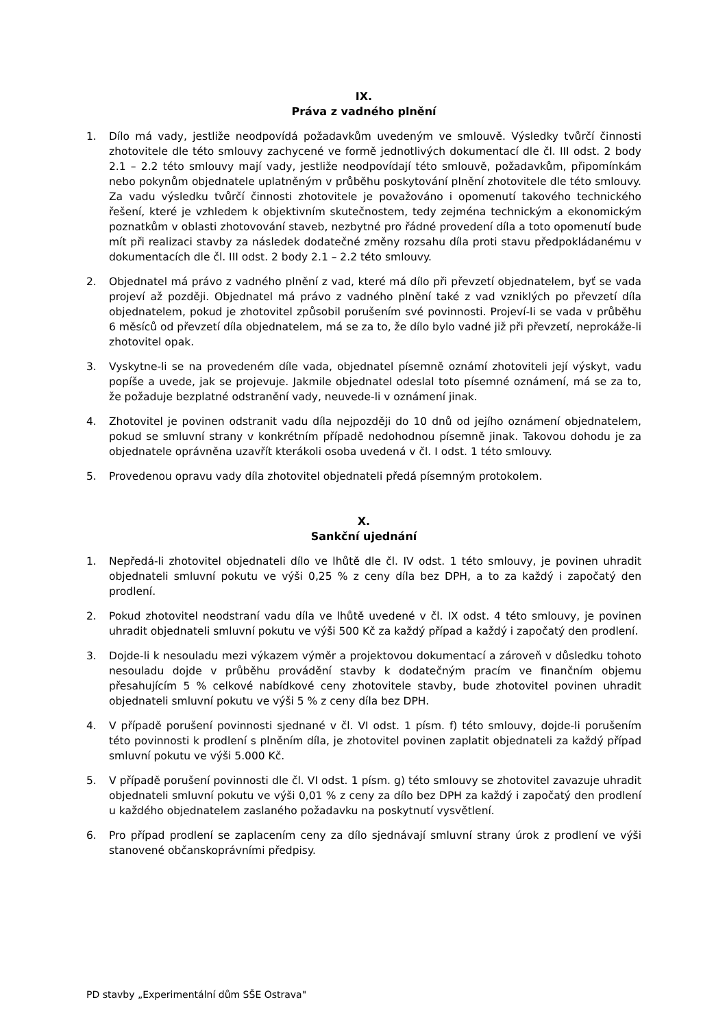IX.
Práva z vadného plnění
1. Dílo má vady, jestliže neodpovídá požadavkům uvedeným ve smlouvě. Výsledky tvůrčí činnosti zhotovitele dle této smlouvy zachycené ve formě jednotlivých dokumentací dle čl. III odst. 2 body 2.1 – 2.2 této smlouvy mají vady, jestliže neodpovídají této smlouvě, požadavkům, připomínkám nebo pokynům objednatele uplatněným v průběhu poskytování plnění zhotovitele dle této smlouvy. Za vadu výsledku tvůrčí činnosti zhotovitele je považováno i opomenutí takového technického řešení, které je vzhledem k objektivním skutečnostem, tedy zejména technickým a ekonomickým poznatkům v oblasti zhotovování staveb, nezbytné pro řádné provedení díla a toto opomenutí bude mít při realizaci stavby za následek dodatečné změny rozsahu díla proti stavu předpokládanému v dokumentacích dle čl. III odst. 2 body 2.1 – 2.2 této smlouvy.
2. Objednatel má právo z vadného plnění z vad, které má dílo při převzetí objednatelem, byť se vada projeví až později. Objednatel má právo z vadného plnění také z vad vzniklých po převzetí díla objednatelem, pokud je zhotovitel způsobil porušením své povinnosti. Projeví-li se vada v průběhu 6 měsíců od převzetí díla objednatelem, má se za to, že dílo bylo vadné již při převzetí, neprokáže-li zhotovitel opak.
3. Vyskytne-li se na provedeném díle vada, objednatel písemně oznámí zhotoviteli její výskyt, vadu popíše a uvede, jak se projevuje. Jakmile objednatel odeslal toto písemné oznámení, má se za to, že požaduje bezplatné odstranění vady, neuvede-li v oznámení jinak.
4. Zhotovitel je povinen odstranit vadu díla nejpozději do 10 dnů od jejího oznámení objednatelem, pokud se smluvní strany v konkrétním případě nedohodnou písemně jinak. Takovou dohodu je za objednatele oprávněna uzavřít kterákoli osoba uvedená v čl. I odst. 1 této smlouvy.
5. Provedenou opravu vady díla zhotovitel objednateli předá písemným protokolem.
X.
Sankční ujednání
1. Nepředá-li zhotovitel objednateli dílo ve lhůtě dle čl. IV odst. 1 této smlouvy, je povinen uhradit objednateli smluvní pokutu ve výši 0,25 % z ceny díla bez DPH, a to za každý i započatý den prodlení.
2. Pokud zhotovitel neodstraní vadu díla ve lhůtě uvedené v čl. IX odst. 4 této smlouvy, je povinen uhradit objednateli smluvní pokutu ve výši 500 Kč za každý případ a každý i započatý den prodlení.
3. Dojde-li k nesouladu mezi výkazem výměr a projektovou dokumentací a zároveň v důsledku tohoto nesouladu dojde v průběhu provádění stavby k dodatečným pracím ve finančním objemu přesahujícím 5 % celkové nabídkové ceny zhotovitele stavby, bude zhotovitel povinen uhradit objednateli smluvní pokutu ve výši 5 % z ceny díla bez DPH.
4. V případě porušení povinnosti sjednané v čl. VI odst. 1 písm. f) této smlouvy, dojde-li porušením této povinnosti k prodlení s plněním díla, je zhotovitel povinen zaplatit objednateli za každý případ smluvní pokutu ve výši 5.000 Kč.
5. V případě porušení povinnosti dle čl. VI odst. 1 písm. g) této smlouvy se zhotovitel zavazuje uhradit objednateli smluvní pokutu ve výši 0,01 % z ceny za dílo bez DPH za každý i započatý den prodlení u každého objednatelem zaslaného požadavku na poskytnutí vysvětlení.
6. Pro případ prodlení se zaplacením ceny za dílo sjednávají smluvní strany úrok z prodlení ve výši stanovené občanskoprávními předpisy.
PD stavby „Experimentální dům SŠE Ostrava"